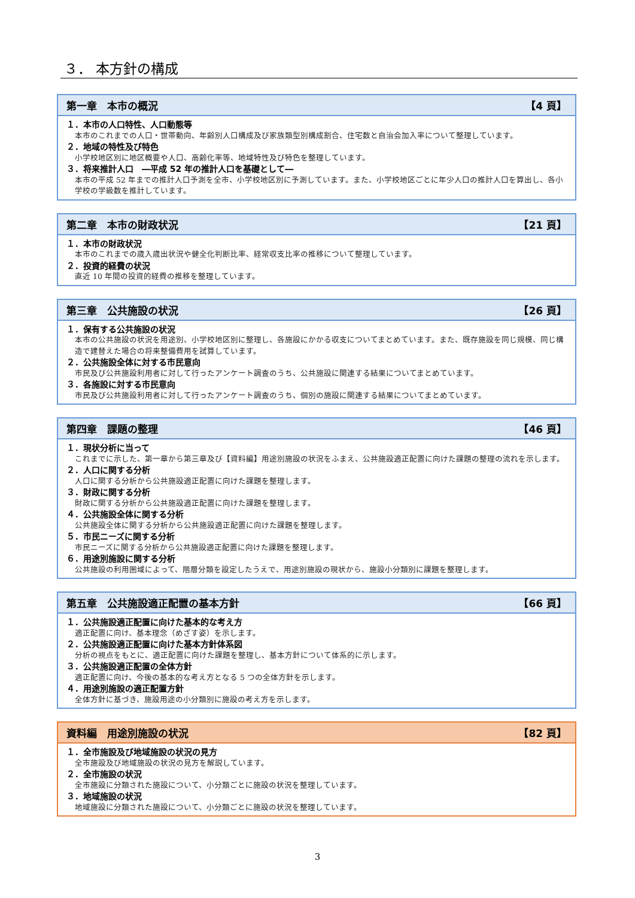３． 本方針の構成
第一章　本市の概況 【4 頁】
１．本市の人口特性、人口動態等
本市のこれまでの人口・世帯動向、年齢別人口構成及び家族類型別構成割合、住宅数と自治会加入率について整理しています。
２．地域の特性及び特色
小学校地区別に地区概要や人口、高齢化率等、地域特性及び特色を整理しています。
３．将来推計人口　―平成 52 年の推計人口を基礎として―
本市の平成 52 年までの推計人口予測を全市、小学校地区別に予測しています。また、小学校地区ごとに年少人口の推計人口を算出し、各小学校の学級数を推計しています。
第二章　本市の財政状況 【21 頁】
１．本市の財政状況
本市のこれまでの歳入歳出状況や健全化判断比率、経常収支比率の推移について整理しています。
２．投資的経費の状況
直近 10 年間の投資的経費の推移を整理しています。
第三章　公共施設の状況 【26 頁】
１．保有する公共施設の状況
本市の公共施設の状況を用途別、小学校地区別に整理し、各施設にかかる収支についてまとめています。また、既存施設を同じ規模、同じ構造で建替えた場合の将来整備費用を試算しています。
２．公共施設全体に対する市民意向
市民及び公共施設利用者に対して行ったアンケート調査のうち、公共施設に関連する結果についてまとめています。
３．各施設に対する市民意向
市民及び公共施設利用者に対して行ったアンケート調査のうち、個別の施設に関連する結果についてまとめています。
第四章　課題の整理 【46 頁】
１．現状分析に当って
これまでに示した、第一章から第三章及び【資料編】用途別施設の状況をふまえ、公共施設適正配置に向けた課題の整理の流れを示します。
２．人口に関する分析
人口に関する分析から公共施設適正配置に向けた課題を整理します。
３．財政に関する分析
財政に関する分析から公共施設適正配置に向けた課題を整理します。
４．公共施設全体に関する分析
公共施設全体に関する分析から公共施設適正配置に向けた課題を整理します。
５．市民ニーズに関する分析
市民ニーズに関する分析から公共施設適正配置に向けた課題を整理します。
６．用途別施設に関する分析
公共施設の利用圏域によって、階層分類を設定したうえで、用途別施設の現状から、施設小分類別に課題を整理します。
第五章　公共施設適正配置の基本方針 【66 頁】
１．公共施設適正配置に向けた基本的な考え方
適正配置に向け、基本理念（めざす姿）を示します。
２．公共施設適正配置に向けた基本方針体系図
分析の視点をもとに、適正配置に向けた課題を整理し、基本方針について体系的に示します。
３．公共施設適正配置の全体方針
適正配置に向け、今後の基本的な考え方となる 5 つの全体方針を示します。
４．用途別施設の適正配置方針
全体方針に基づき、施設用途の小分類別に施設の考え方を示します。
資料編　用途別施設の状況 【82 頁】
１．全市施設及び地域施設の状況の見方
全市施設及び地域施設の状況の見方を解説しています。
２．全市施設の状況
全市施設に分類された施設について、小分類ごとに施設の状況を整理しています。
３．地域施設の状況
地域施設に分類された施設について、小分類ごとに施設の状況を整理しています。
3